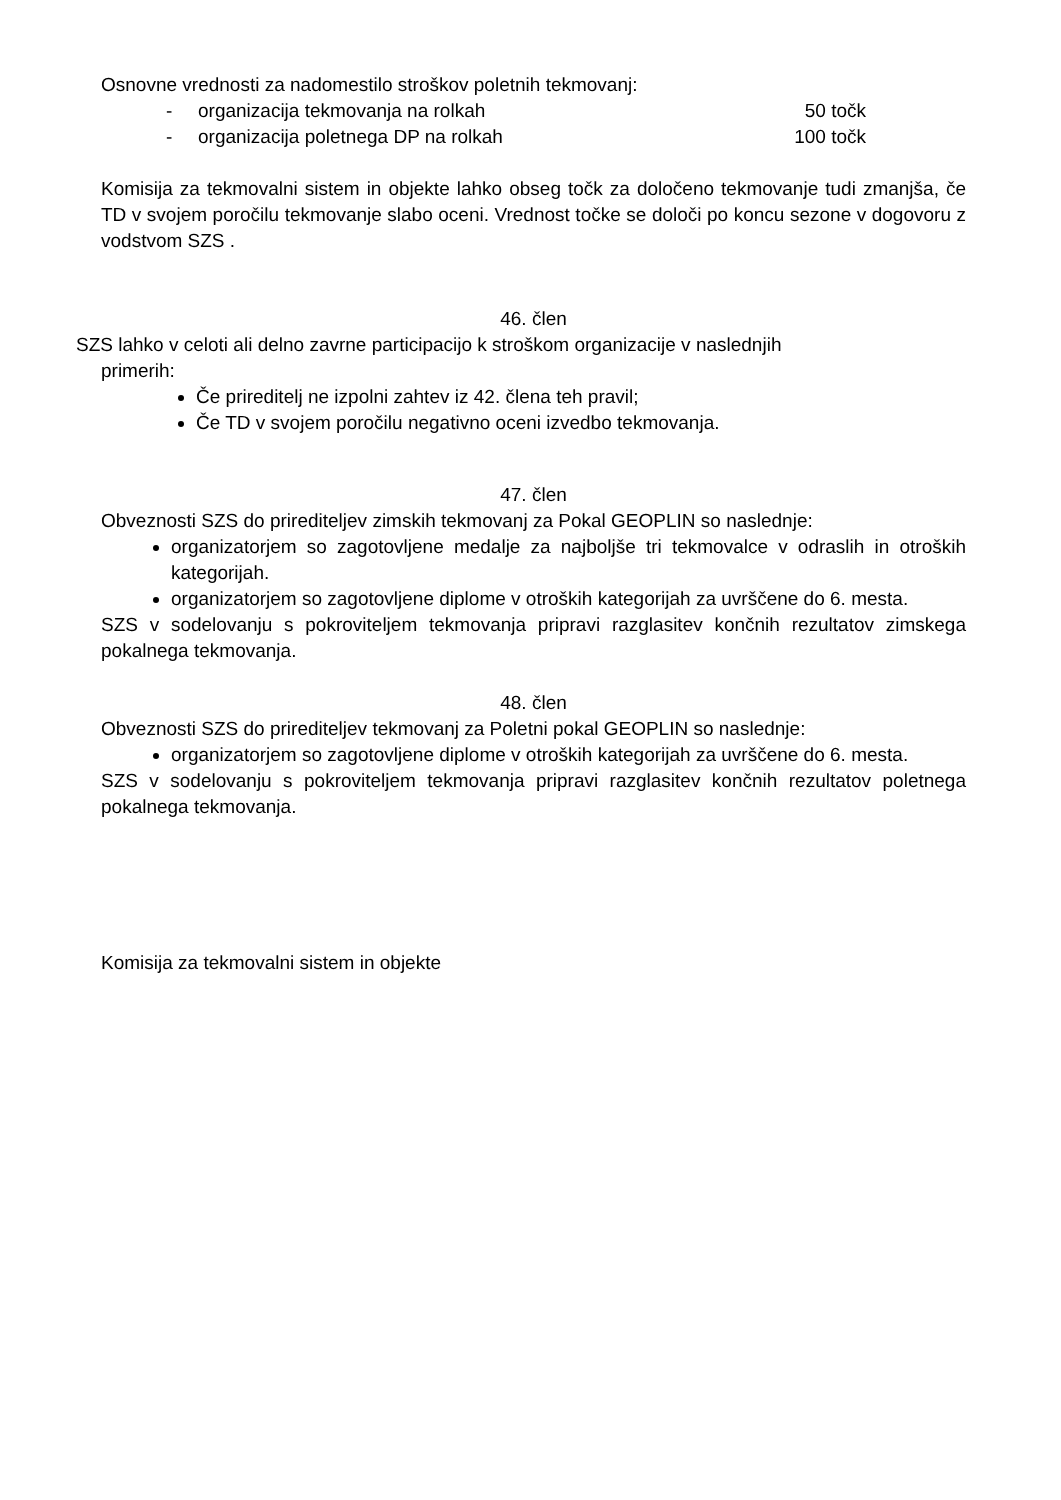Osnovne vrednosti za nadomestilo stroškov poletnih tekmovanj:
- organizacija tekmovanja na rolkah 50 točk
- organizacija poletnega DP na rolkah 100 točk
Komisija za tekmovalni sistem in objekte lahko obseg točk za določeno tekmovanje tudi zmanjša, če TD v svojem poročilu tekmovanje slabo oceni. Vrednost točke se določi po koncu sezone v dogovoru z vodstvom SZS .
46. člen
SZS lahko v celoti ali delno zavrne participacijo k stroškom organizacije v naslednjih
primerih:
Če prireditelj ne izpolni zahtev iz 42. člena teh pravil;
Če TD v svojem poročilu negativno oceni izvedbo tekmovanja.
47. člen
Obveznosti SZS do prirediteljev zimskih tekmovanj za Pokal GEOPLIN so naslednje:
organizatorjem so zagotovljene medalje za najboljše tri tekmovalce v odraslih in otroških kategorijah.
organizatorjem so zagotovljene diplome v otroških kategorijah za uvrščene do 6. mesta.
SZS v sodelovanju s pokroviteljem tekmovanja pripravi razglasitev končnih rezultatov zimskega pokalnega tekmovanja.
48. člen
Obveznosti SZS do prirediteljev tekmovanj za Poletni pokal GEOPLIN so naslednje:
organizatorjem so zagotovljene diplome v otroških kategorijah za uvrščene do 6. mesta.
SZS v sodelovanju s pokroviteljem tekmovanja pripravi razglasitev končnih rezultatov poletnega pokalnega tekmovanja.
Komisija za tekmovalni sistem in objekte